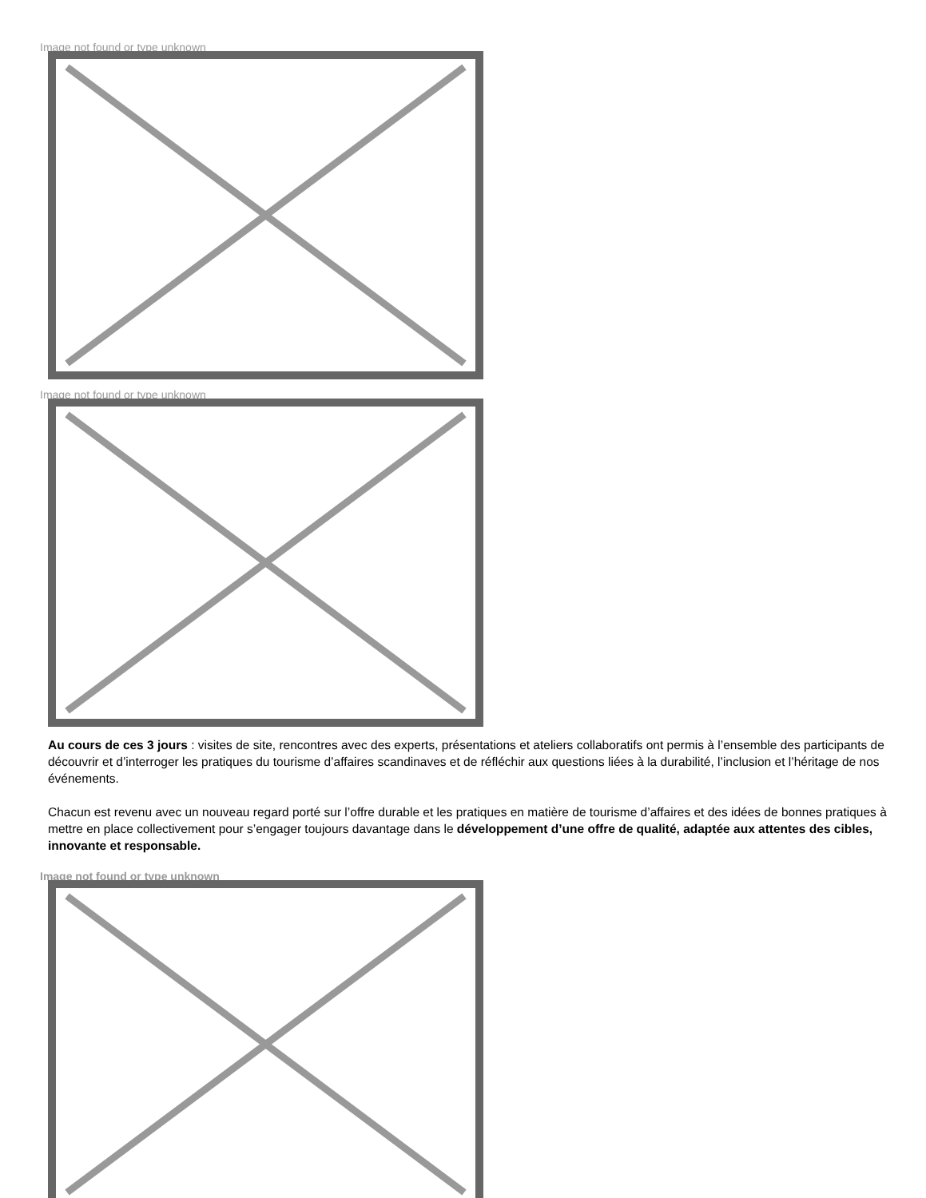Image not found or type unknown
Image not found or type unknown
Au cours de ces 3 jours : visites de site, rencontres avec des experts, présentations et ateliers collaboratifs ont permis à l’ensemble des participants de découvrir et d’interroger les pratiques du tourisme d’affaires scandinaves et de réfléchir aux questions liées à la durabilité, l’inclusion et l’héritage de nos événements.
Chacun est revenu avec un nouveau regard porté sur l’offre durable et les pratiques en matière de tourisme d’affaires et des idées de bonnes pratiques à mettre en place collectivement pour s’engager toujours davantage dans le développement d’une offre de qualité, adaptée aux attentes des cibles, innovante et responsable.
Image not found or type unknown